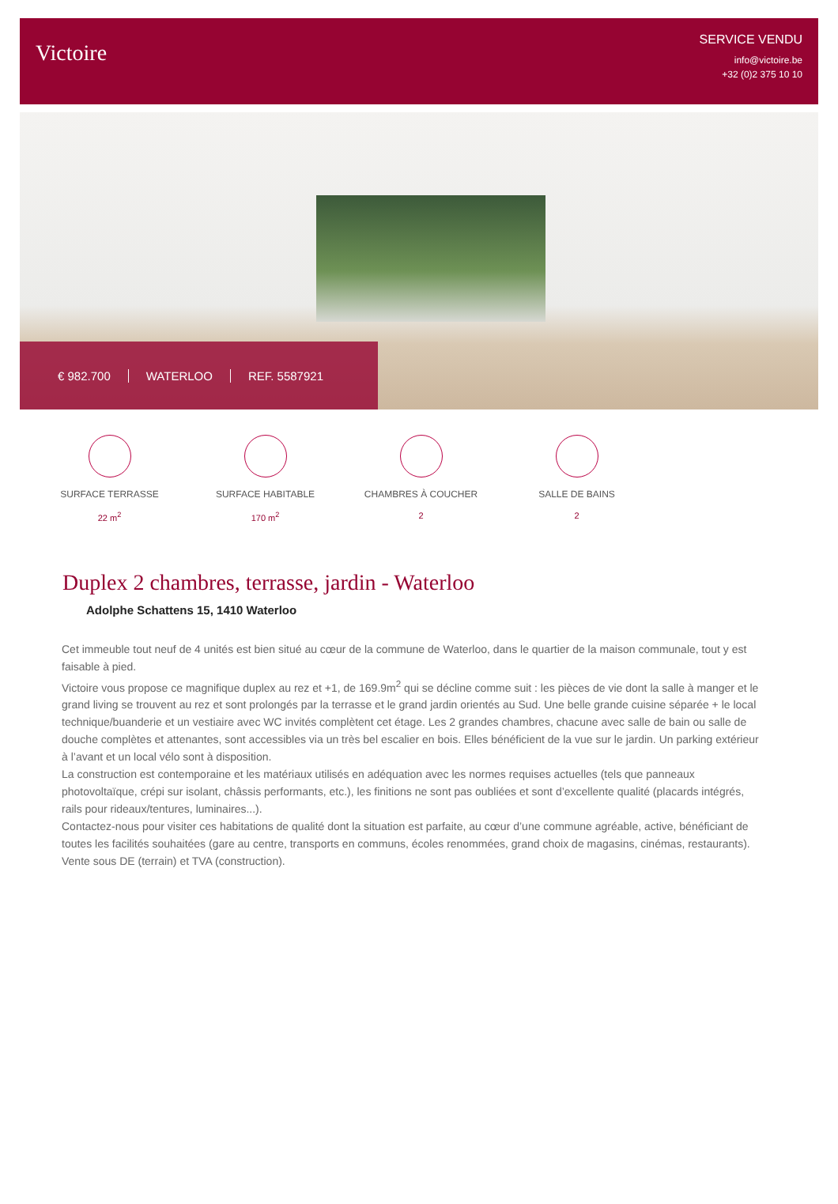Victoire
SERVICE VENDU
info@victoire.be
+32 (0)2 375 10 10
€ 982.700 WATERLOO REF. 5587921
SURFACE TERRASSE
22 m<sup>2</sup>
SURFACE HABITABLE
170 m<sup>2</sup>
CHAMBRES À COUCHER
2
SALLE DE BAINS
2
Duplex 2 chambres, terrasse, jardin - Waterloo
Adolphe Schattens 15, 1410 Waterloo
Cet immeuble tout neuf de 4 unités est bien situé au cœur de la commune de Waterloo, dans le quartier de la maison communale, tout y est faisable à pied.
Victoire vous propose ce magnifique duplex au rez et +1, de 169.9m<sup>2</sup> qui se décline comme suit : les pièces de vie dont la salle à manger et le grand living se trouvent au rez et sont prolongés par la terrasse et le grand jardin orientés au Sud. Une belle grande cuisine séparée + le local technique/buanderie et un vestiaire avec WC invités complètent cet étage. Les 2 grandes chambres, chacune avec salle de bain ou salle de douche complètes et attenantes, sont accessibles via un très bel escalier en bois. Elles bénéficient de la vue sur le jardin. Un parking extérieur à l’avant et un local vélo sont à disposition.
La construction est contemporaine et les matériaux utilisés en adéquation avec les normes requises actuelles (tels que panneaux photovoltaïque, crépi sur isolant, châssis performants, etc.), les finitions ne sont pas oubliées et sont d’excellente qualité (placards intégrés, rails pour rideaux/tentures, luminaires...).
Contactez-nous pour visiter ces habitations de qualité dont la situation est parfaite, au cœur d’une commune agréable, active, bénéficiant de toutes les facilités souhaitées (gare au centre, transports en communs, écoles renommées, grand choix de magasins, cinémas, restaurants).
Vente sous DE (terrain) et TVA (construction).